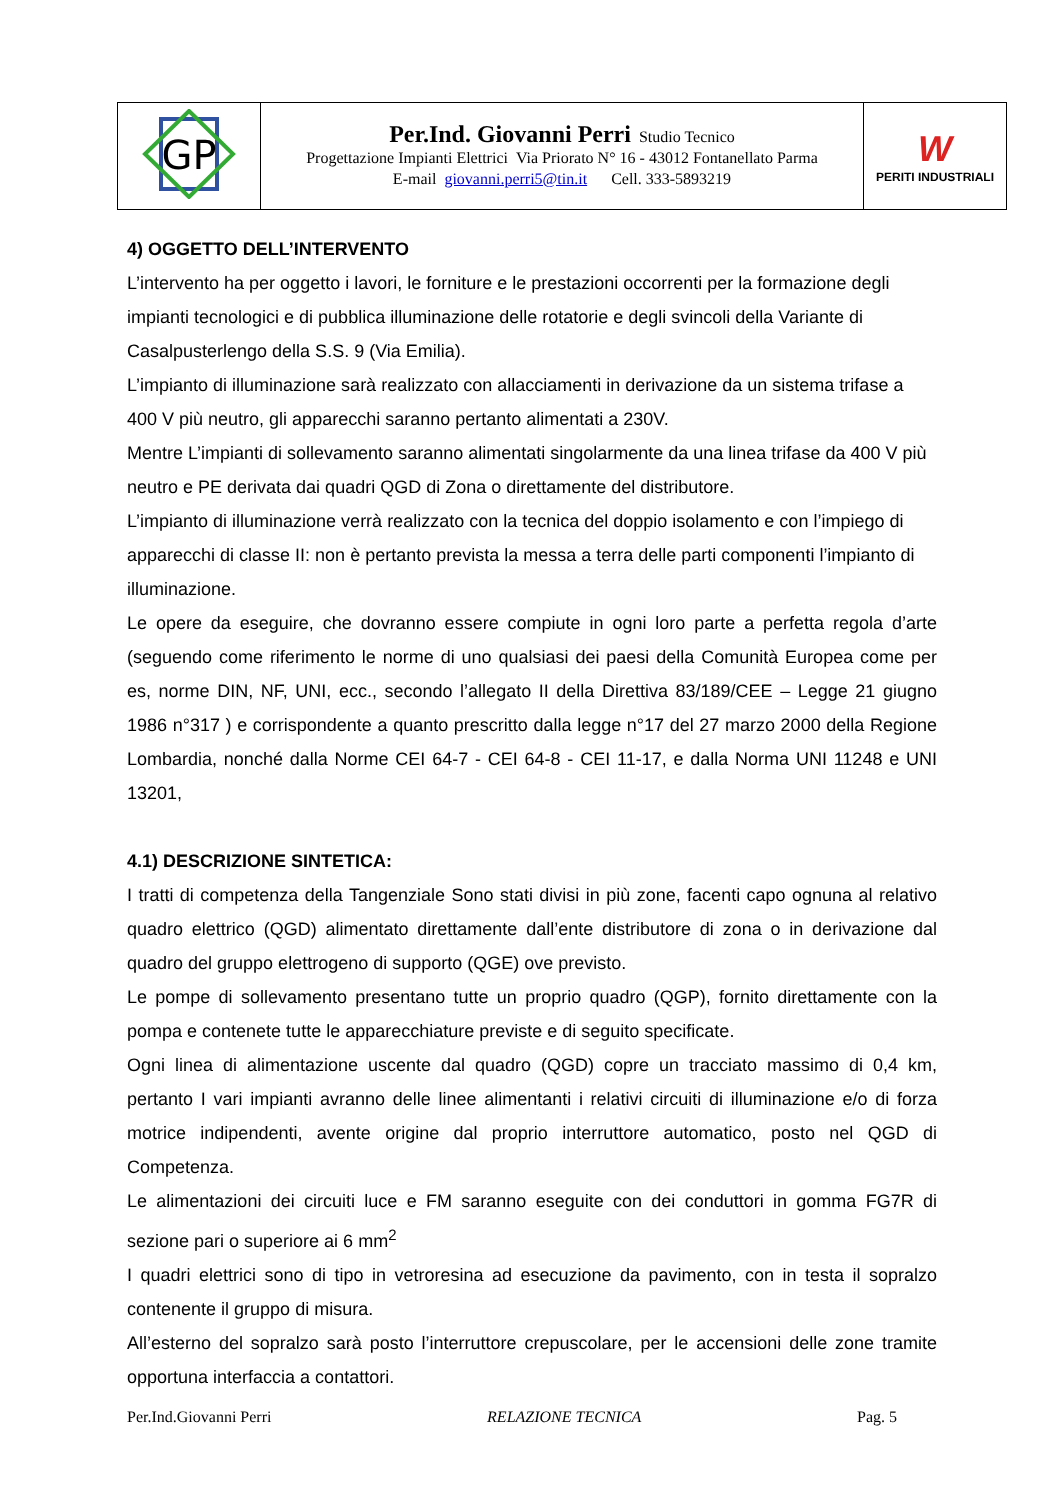| GP | Per.Ind. Giovanni Perri Studio Tecnico Progettazione Impianti Elettrici Via Priorato N° 16 - 43012 Fontanellato Parma E-mail giovanni.perri5@tin.it Cell. 333-5893219 | W PERITI INDUSTRIALI |
4) OGGETTO DELL’INTERVENTO
L’intervento ha per oggetto i lavori, le forniture e le prestazioni occorrenti per la formazione degli impianti tecnologici e di pubblica illuminazione delle rotatorie e degli svincoli della Variante di Casalpusterlengo della S.S. 9 (Via Emilia).
L’impianto di illuminazione sarà realizzato con allacciamenti in derivazione da un sistema trifase a 400 V più neutro, gli apparecchi saranno pertanto alimentati a 230V.
Mentre L’impianti di sollevamento saranno alimentati singolarmente da una linea trifase da 400 V più neutro e PE derivata dai quadri QGD di Zona o direttamente del distributore.
L’impianto di illuminazione verrà realizzato con la tecnica del doppio isolamento e con l’impiego di apparecchi di classe II: non è pertanto prevista la messa a terra delle parti componenti l’impianto di illuminazione.
Le opere da eseguire, che dovranno essere compiute in ogni loro parte a perfetta regola d’arte (seguendo come riferimento le norme di uno qualsiasi dei paesi della Comunità Europea come per es, norme DIN, NF, UNI, ecc., secondo l’allegato II della Direttiva 83/189/CEE – Legge 21 giugno 1986 n°317 ) e corrispondente a quanto prescritto dalla legge n°17 del 27 marzo 2000 della Regione Lombardia, nonché dalla Norme CEI 64-7 - CEI 64-8 - CEI 11-17, e dalla Norma UNI 11248 e UNI 13201,
4.1) DESCRIZIONE SINTETICA:
I tratti di competenza della Tangenziale Sono stati divisi in più zone, facenti capo ognuna al relativo quadro elettrico (QGD) alimentato direttamente dall’ente distributore di zona o in derivazione dal quadro del gruppo elettrogeno di supporto (QGE) ove previsto.
Le pompe di sollevamento presentano tutte un proprio quadro (QGP), fornito direttamente con la pompa e contenete tutte le apparecchiature previste e di seguito specificate.
Ogni linea di alimentazione uscente dal quadro (QGD) copre un tracciato massimo di 0,4 km, pertanto I vari impianti avranno delle linee alimentanti i relativi circuiti di illuminazione e/o di forza motrice indipendenti, avente origine dal proprio interruttore automatico, posto nel QGD di Competenza.
Le alimentazioni dei circuiti luce e FM saranno eseguite con dei conduttori in gomma FG7R di sezione pari o superiore ai 6 mm<sup>2</sup>
I quadri elettrici sono di tipo in vetroresina ad esecuzione da pavimento, con in testa il sopralzo contenente il gruppo di misura.
All’esterno del sopralzo sarà posto l’interruttore crepuscolare, per le accensioni delle zone tramite opportuna interfaccia a contattori.
Per.Ind.Giovanni Perri RELAZIONE TECNICA Pag. 5